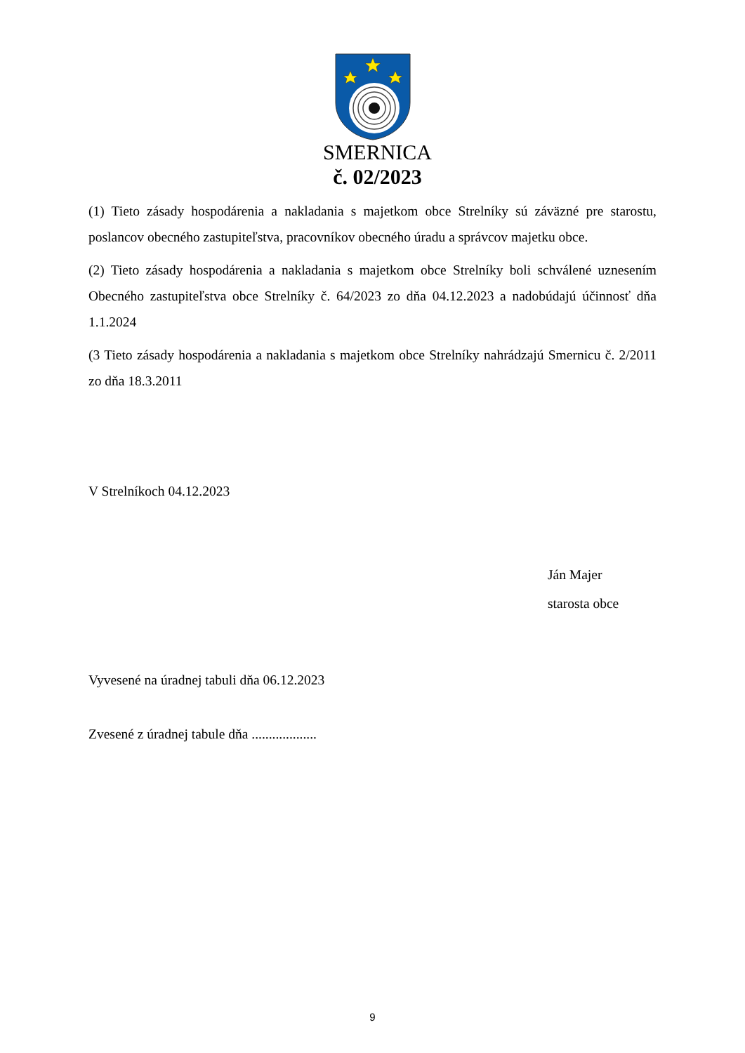SMERNICA
č. 02/2023
(1) Tieto zásady hospodárenia a nakladania s majetkom obce Strelníky sú záväzné pre starostu, poslancov obecného zastupiteľstva, pracovníkov obecného úradu a správcov majetku obce.
(2) Tieto zásady hospodárenia a nakladania s majetkom obce Strelníky boli schválené uznesením Obecného zastupiteľstva obce Strelníky č. 64/2023 zo dňa 04.12.2023 a nadobúdajú účinnosť dňa 1.1.2024
(3 Tieto zásady hospodárenia a nakladania s majetkom obce Strelníky nahrádzajú Smernicu č. 2/2011 zo dňa 18.3.2011
V Strelníkoch 04.12.2023
Ján Majer
starosta obce
Vyvesené na úradnej tabuli dňa 06.12.2023
Zvesené z úradnej tabule dňa ...................
9